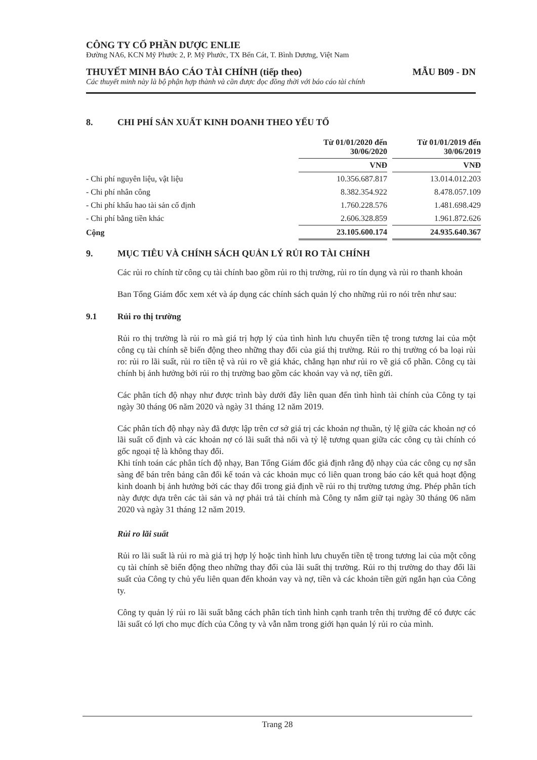CÔNG TY CỔ PHẦN DƯỢC ENLIE
Đường NA6, KCN Mỹ Phước 2, P. Mỹ Phước, TX Bến Cát, T. Bình Dương, Việt Nam
THUYẾT MINH BÁO CÁO TÀI CHÍNH (tiếp theo) MẪU B09 - DN
Các thuyết minh này là bộ phận hợp thành và cần được đọc đồng thời với báo cáo tài chính
8. CHI PHÍ SẢN XUẤT KINH DOANH THEO YẾU TỐ
| | Từ 01/01/2020 đến 30/06/2020 | | Từ 01/01/2019 đến 30/06/2019 |
| --- | --- | --- | --- |
| | VNĐ | | VNĐ |
| - Chi phí nguyên liệu, vật liệu | 10.356.687.817 | | 13.014.012.203 |
| - Chi phí nhân công | 8.382.354.922 | | 8.478.057.109 |
| - Chi phí khấu hao tài sản cố định | 1.760.228.576 | | 1.481.698.429 |
| - Chi phí bằng tiền khác | 2.606.328.859 | | 1.961.872.626 |
| Cộng | 23.105.600.174 | | 24.935.640.367 |
9. MỤC TIÊU VÀ CHÍNH SÁCH QUẢN LÝ RỦI RO TÀI CHÍNH
Các rủi ro chính từ công cụ tài chính bao gồm rủi ro thị trường, rủi ro tín dụng và rủi ro thanh khoản
Ban Tổng Giám đốc xem xét và áp dụng các chính sách quản lý cho những rủi ro nói trên như sau:
9.1 Rủi ro thị trường
Rủi ro thị trường là rủi ro mà giá trị hợp lý của tình hình lưu chuyển tiền tệ trong tương lai của một công cụ tài chính sẽ biến động theo những thay đổi của giá thị trường. Rủi ro thị trường có ba loại rủi ro: rủi ro lãi suất, rủi ro tiền tệ và rủi ro về giá khác, chẳng hạn như rủi ro về giá cổ phần. Công cụ tài chính bị ảnh hưởng bởi rủi ro thị trường bao gồm các khoản vay và nợ, tiền gửi.
Các phân tích độ nhạy như được trình bày dưới đây liên quan đến tình hình tài chính của Công ty tại ngày 30 tháng 06 năm 2020 và ngày 31 tháng 12 năm 2019.
Các phân tích độ nhạy này đã được lập trên cơ sở giá trị các khoản nợ thuần, tỷ lệ giữa các khoản nợ có lãi suất cố định và các khoản nợ có lãi suất thả nổi và tỷ lệ tương quan giữa các công cụ tài chính có gốc ngoại tệ là không thay đổi.
Khi tính toán các phân tích độ nhạy, Ban Tổng Giám đốc giả định rằng độ nhạy của các công cụ nợ sẵn sàng để bán trên bảng cân đối kế toán và các khoản mục có liên quan trong báo cáo kết quả hoạt động kinh doanh bị ảnh hưởng bởi các thay đổi trong giả định về rủi ro thị trường tương ứng. Phép phân tích này được dựa trên các tài sản và nợ phải trả tài chính mà Công ty nắm giữ tại ngày 30 tháng 06 năm 2020 và ngày 31 tháng 12 năm 2019.
Rủi ro lãi suất
Rủi ro lãi suất là rủi ro mà giá trị hợp lý hoặc tình hình lưu chuyển tiền tệ trong tương lai của một công cụ tài chính sẽ biến động theo những thay đổi của lãi suất thị trường. Rủi ro thị trường do thay đổi lãi suất của Công ty chủ yếu liên quan đến khoản vay và nợ, tiền và các khoản tiền gửi ngắn hạn của Công ty.
Công ty quản lý rủi ro lãi suất bằng cách phân tích tình hình cạnh tranh trên thị trường để có được các lãi suất có lợi cho mục đích của Công ty và vẫn nằm trong giới hạn quản lý rủi ro của mình.
Trang 28